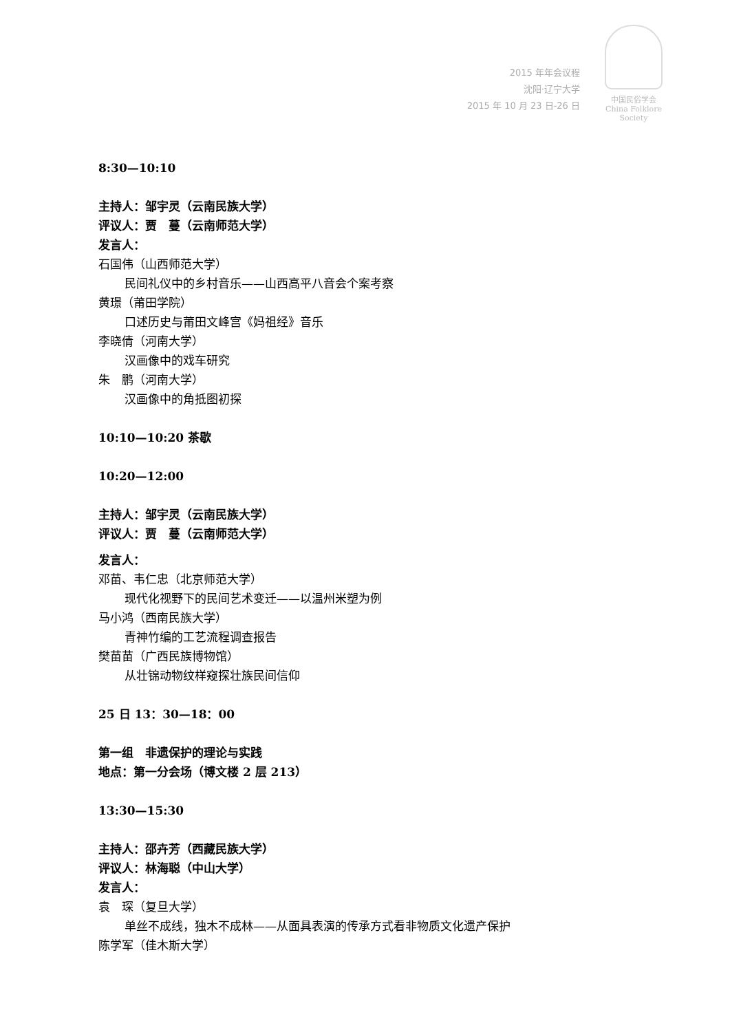2015 年年会议程
沈阳·辽宁大学
2015 年 10 月 23 日-26 日
中国民俗学会
China Folklore Society
8:30—10:10
主持人：邹宇灵（云南民族大学）
评议人：贾　蔓（云南师范大学）
发言人：
石国伟（山西师范大学）
民间礼仪中的乡村音乐——山西高平八音会个案考察
黄璟（莆田学院）
口述历史与莆田文峰宫《妈祖经》音乐
李晓倩（河南大学）
汉画像中的戏车研究
朱　鹏（河南大学）
汉画像中的角抵图初探
10:10—10:20 茶歇
10:20—12:00
主持人：邹宇灵（云南民族大学）
评议人：贾　蔓（云南师范大学）
发言人：
邓苗、韦仁忠（北京师范大学）
现代化视野下的民间艺术变迁——以温州米塑为例
马小鸿（西南民族大学）
青神竹编的工艺流程调查报告
樊苗苗（广西民族博物馆）
从壮锦动物纹样窥探壮族民间信仰
25 日 13：30—18：00
第一组　非遗保护的理论与实践
地点：第一分会场（博文楼 2 层 213）
13:30—15:30
主持人：邵卉芳（西藏民族大学）
评议人：林海聪（中山大学）
发言人：
袁　琛（复旦大学）
单丝不成线，独木不成林——从面具表演的传承方式看非物质文化遗产保护
陈学军（佳木斯大学）